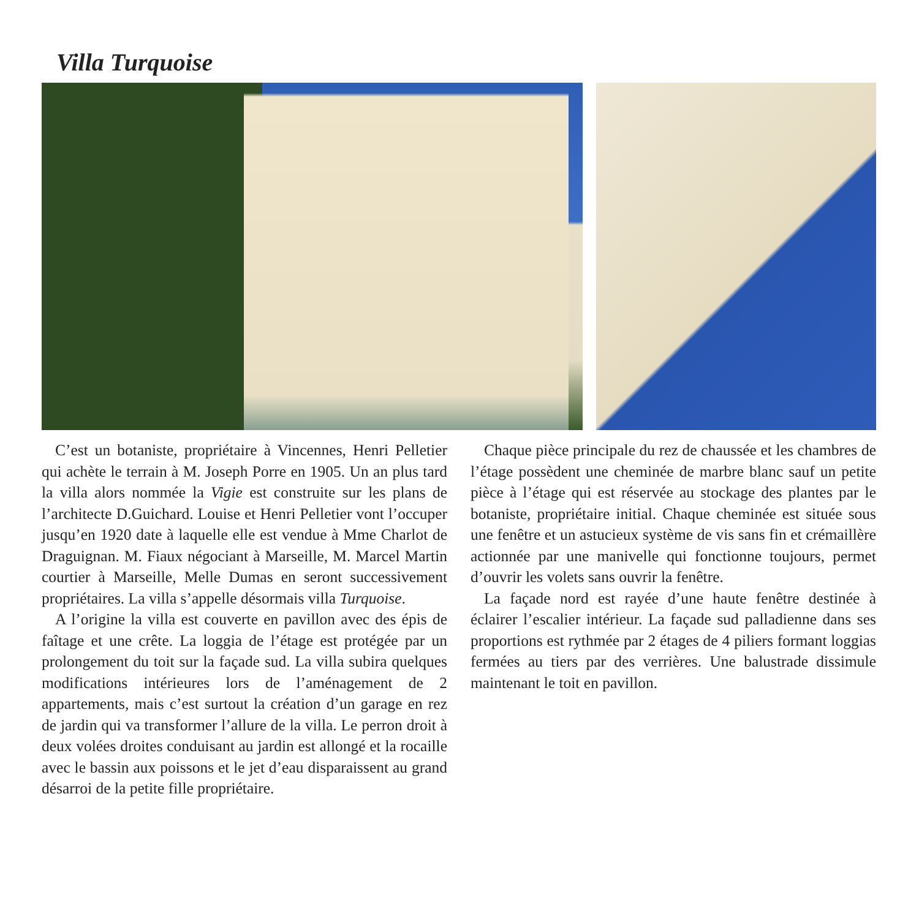Villa Turquoise
C’est un botaniste, propriétaire à Vincennes, Henri Pelletier qui achète le terrain à M. Joseph Porre en 1905. Un an plus tard la villa alors nommée la Vigie est construite sur les plans de l’architecte D.Guichard. Louise et Henri Pelletier vont l’occuper jusqu’en 1920 date à laquelle elle est vendue à Mme Charlot de Draguignan. M. Fiaux négociant à Marseille, M. Marcel Martin courtier à Marseille, Melle Dumas en seront successivement propriétaires. La villa s’appelle désormais villa Turquoise.
A l’origine la villa est couverte en pavillon avec des épis de faîtage et une crête. La loggia de l’étage est protégée par un prolongement du toit sur la façade sud. La villa subira quelques modifications intérieures lors de l’aménagement de 2 appartements, mais c’est surtout la création d’un garage en rez de jardin qui va transformer l’allure de la villa. Le perron droit à deux volées droites conduisant au jardin est allongé et la rocaille avec le bassin aux poissons et le jet d’eau disparaissent au grand désarroi de la petite fille propriétaire.
Chaque pièce principale du rez de chaussée et les chambres de l’étage possèdent une cheminée de marbre blanc sauf un petite pièce à l’étage qui est réservée au stockage des plantes par le botaniste, propriétaire initial. Chaque cheminée est située sous une fenêtre et un astucieux système de vis sans fin et crémaillère actionnée par une manivelle qui fonctionne toujours, permet d’ouvrir les volets sans ouvrir la fenêtre.
La façade nord est rayée d’une haute fenêtre destinée à éclairer l’escalier intérieur. La façade sud palladienne dans ses proportions est rythmée par 2 étages de 4 piliers formant loggias fermées au tiers par des verrières. Une balustrade dissimule maintenant le toit en pavillon.